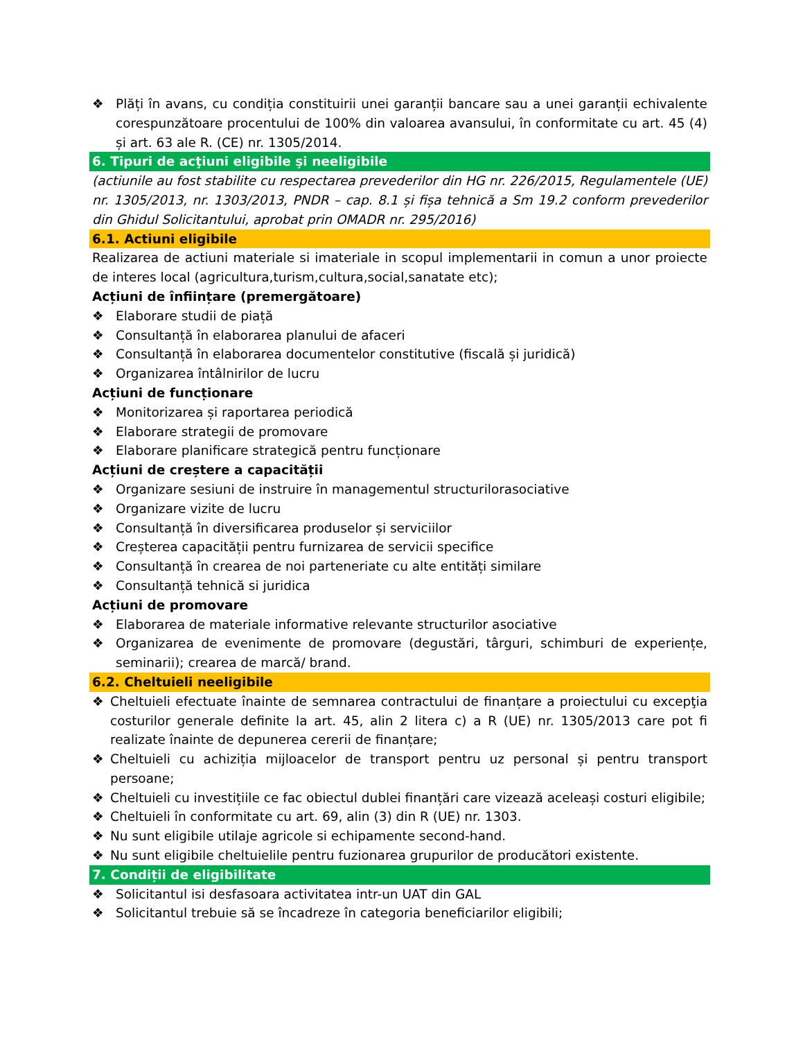❖ Plăți în avans, cu condiția constituirii unei garanții bancare sau a unei garanții echivalente corespunzătoare procentului de 100% din valoarea avansului, în conformitate cu art. 45 (4) și art. 63 ale R. (CE) nr. 1305/2014.
6. Tipuri de acţiuni eligibile şi neeligibile
(actiunile au fost stabilite cu respectarea prevederilor din HG nr. 226/2015, Regulamentele (UE) nr. 1305/2013, nr. 1303/2013, PNDR – cap. 8.1 și fișa tehnică a Sm 19.2 conform prevederilor din Ghidul Solicitantului, aprobat prin OMADR nr. 295/2016)
6.1. Actiuni eligibile
Realizarea de actiuni materiale si imateriale in scopul implementarii in comun a unor proiecte de interes local (agricultura,turism,cultura,social,sanatate etc);
Acțiuni de înființare (premergătoare)
❖ Elaborare studii de piață
❖ Consultanță în elaborarea planului de afaceri
❖ Consultanță în elaborarea documentelor constitutive (fiscală și juridică)
❖ Organizarea întâlnirilor de lucru
Acțiuni de funcționare
❖ Monitorizarea și raportarea periodică
❖ Elaborare strategii de promovare
❖ Elaborare planificare strategică pentru funcționare
Acțiuni de creștere a capacității
❖ Organizare sesiuni de instruire în managementul structurilorasociative
❖ Organizare vizite de lucru
❖ Consultanță în diversificarea produselor și serviciilor
❖ Creșterea capacității pentru furnizarea de servicii specifice
❖ Consultanță în crearea de noi parteneriate cu alte entități similare
❖ Consultanță tehnică si juridica
Acțiuni de promovare
❖ Elaborarea de materiale informative relevante structurilor asociative
❖ Organizarea de evenimente de promovare (degustări, târguri, schimburi de experiențe, seminarii); crearea de marcă/ brand.
6.2. Cheltuieli neeligibile
❖ Cheltuieli efectuate înainte de semnarea contractului de finanțare a proiectului cu excepţia costurilor generale definite la art. 45, alin 2 litera c) a R (UE) nr. 1305/2013 care pot fi realizate înainte de depunerea cererii de finanțare;
❖ Cheltuieli cu achiziția mijloacelor de transport pentru uz personal și pentru transport persoane;
❖ Cheltuieli cu investițiile ce fac obiectul dublei finanțări care vizează aceleași costuri eligibile;
❖ Cheltuieli în conformitate cu art. 69, alin (3) din R (UE) nr. 1303.
❖ Nu sunt eligibile utilaje agricole si echipamente second-hand.
❖ Nu sunt eligibile cheltuielile pentru fuzionarea grupurilor de producători existente.
7. Condiții de eligibilitate
❖ Solicitantul isi desfasoara activitatea intr-un UAT din GAL
❖ Solicitantul trebuie să se încadreze în categoria beneficiarilor eligibili;